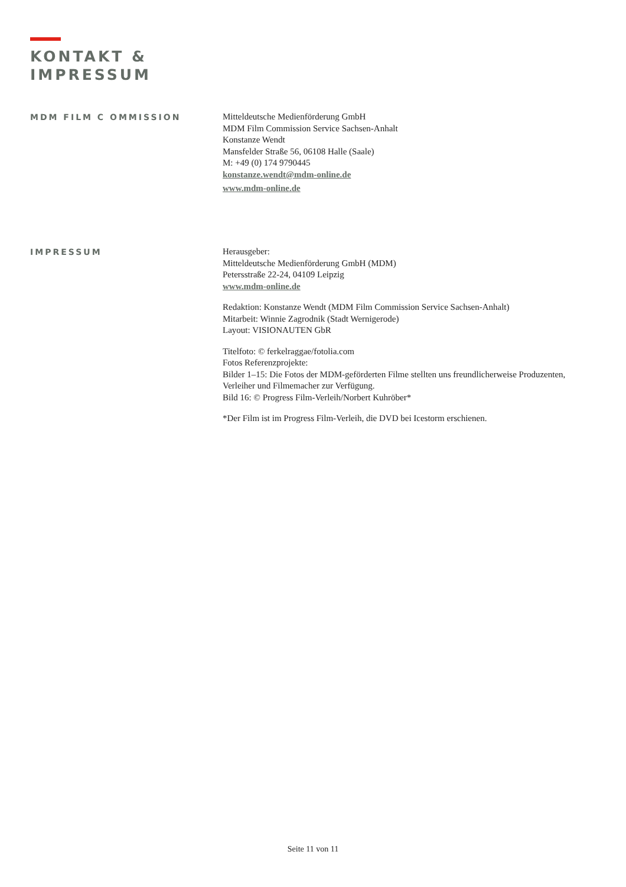KONTAKT &
IMPRESSUM
MDM FILM C OMMISSION
Mitteldeutsche Medienförderung GmbH
MDM Film Commission Service Sachsen-Anhalt
Konstanze Wendt
Mansfelder Straße 56, 06108 Halle (Saale)
M: +49 (0) 174 9790445
konstanze.wendt@mdm-online.de
www.mdm-online.de
IMPRESSUM
Herausgeber:
Mitteldeutsche Medienförderung GmbH (MDM)
Petersstraße 22-24, 04109 Leipzig
www.mdm-online.de
Redaktion: Konstanze Wendt (MDM Film Commission Service Sachsen-Anhalt)
Mitarbeit: Winnie Zagrodnik (Stadt Wernigerode)
Layout: VISIONAUTEN GbR
Titelfoto: © ferkelraggae/fotolia.com
Fotos Referenzprojekte:
Bilder 1–15: Die Fotos der MDM-geförderten Filme stellten uns freundlicherweise Produzenten,
Verleiher und Filmemacher zur Verfügung.
Bild 16: © Progress Film-Verleih/Norbert Kuhröber*
*Der Film ist im Progress Film-Verleih, die DVD bei Icestorm erschienen.
Seite 11 von 11